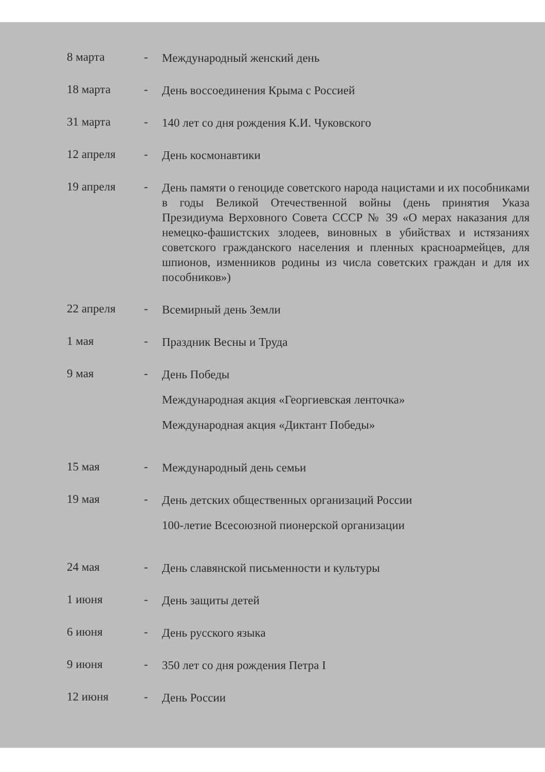8 марта -
Международный женский день
18 марта -
День воссоединения Крыма с Россией
31 марта -
140 лет со дня рождения К.И. Чуковского
12 апреля -
День космонавтики
19 апреля -
День памяти о геноциде советского народа нацистами и их пособниками в годы Великой Отечественной войны (день принятия Указа Президиума Верховного Совета СССР № 39 «О мерах наказания для немецко-фашистских злодеев, виновных в убийствах и истязаниях советского гражданского населения и пленных красноармейцев, для шпионов, изменников родины из числа советских граждан и для их пособников»)
22 апреля -
Всемирный день Земли
1 мая -
Праздник Весны и Труда
9 мая -
День Победы
Международная акция «Георгиевская ленточка»
Международная акция «Диктант Победы»
15 мая -
Международный день семьи
19 мая -
День детских общественных организаций России
100-летие Всесоюзной пионерской организации
24 мая -
День славянской письменности и культуры
1 июня -
День защиты детей
6 июня -
День русского языка
9 июня -
350 лет со дня рождения Петра I
12 июня -
День России